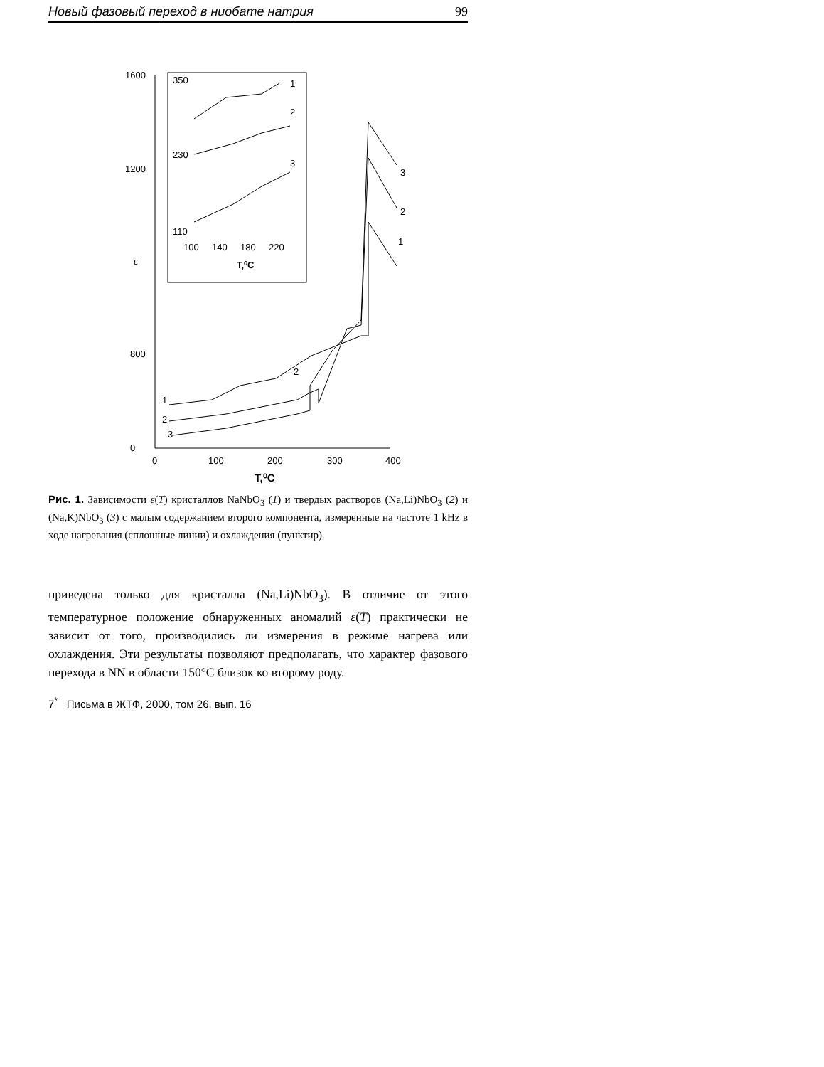Новый фазовый переход в ниобате натрия 99
1600
1200
ε
800
.
0
.
.
0
100
200
300
400
T,⁰C
350
230
110
100
140
180
220
T,⁰C
1
2
3
1
2
3
2
3
2
1
Рис. 1. Зависимости ε(T) кристаллов NaNbO<sub>3</sub> (1) и твердых растворов (Na,Li)NbO<sub>3</sub> (2) и (Na,K)NbO<sub>3</sub> (3) с малым содержанием второго компонента, измеренные на частоте 1 kHz в ходе нагревания (сплошные линии) и охлаждения (пунктир).
приведена только для кристалла (Na,Li)NbO<sub>3</sub>). В отличие от этого температурное положение обнаруженных аномалий ε(T) практически не зависит от того, производились ли измерения в режиме нагрева или охлаждения. Эти результаты позволяют предполагать, что характер фазового перехода в NN в области 150°C близок ко второму роду.
7<sup>*</sup> Письма в ЖТФ, 2000, том 26, вып. 16